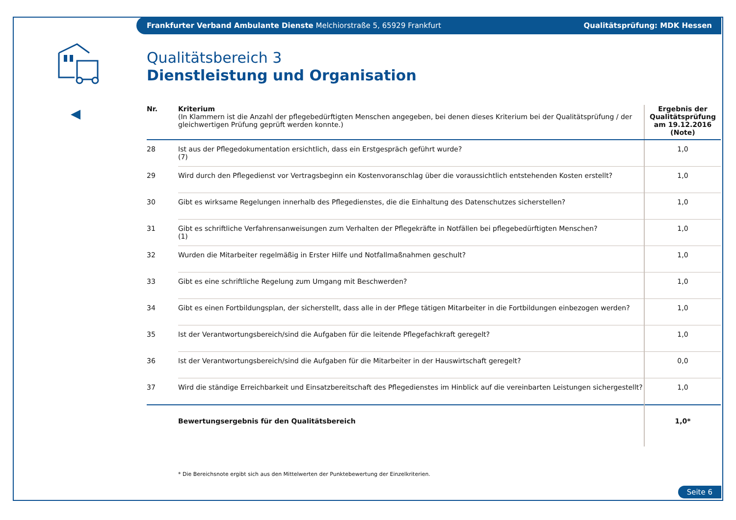Frankfurter Verband Ambulante Dienste Melchiorstraße 5, 65929 Frankfurt
Qualitätsprüfung: MDK Hessen
Qualitätsbereich 3
Dienstleistung und Organisation
| Nr. | Kriterium (In Klammern ist die Anzahl der pflegebedürftigten Menschen angegeben, bei denen dieses Kriterium bei der Qualitätsprüfung / der gleichwertigen Prüfung geprüft werden konnte.) | Ergebnis der Qualitätsprüfung am 19.12.2016 (Note) |
| --- | --- | --- |
| 28 | Ist aus der Pflegedokumentation ersichtlich, dass ein Erstgespräch geführt wurde? (7) | 1,0 |
| 29 | Wird durch den Pflegedienst vor Vertragsbeginn ein Kostenvoranschlag über die voraussichtlich entstehenden Kosten erstellt? | 1,0 |
| 30 | Gibt es wirksame Regelungen innerhalb des Pflegedienstes, die die Einhaltung des Datenschutzes sicherstellen? | 1,0 |
| 31 | Gibt es schriftliche Verfahrensanweisungen zum Verhalten der Pflegekräfte in Notfällen bei pflegebedürftigten Menschen? (1) | 1,0 |
| 32 | Wurden die Mitarbeiter regelmäßig in Erster Hilfe und Notfallmaßnahmen geschult? | 1,0 |
| 33 | Gibt es eine schriftliche Regelung zum Umgang mit Beschwerden? | 1,0 |
| 34 | Gibt es einen Fortbildungsplan, der sicherstellt, dass alle in der Pflege tätigen Mitarbeiter in die Fortbildungen einbezogen werden? | 1,0 |
| 35 | Ist der Verantwortungsbereich/sind die Aufgaben für die leitende Pflegefachkraft geregelt? | 1,0 |
| 36 | Ist der Verantwortungsbereich/sind die Aufgaben für die Mitarbeiter in der Hauswirtschaft geregelt? | 0,0 |
| 37 | Wird die ständige Erreichbarkeit und Einsatzbereitschaft des Pflegedienstes im Hinblick auf die vereinbarten Leistungen sichergestellt? | 1,0 |
| | Bewertungsergebnis für den Qualitätsbereich | 1,0* |
* Die Bereichsnote ergibt sich aus den Mittelwerten der Punktebewertung der Einzelkriterien.
Seite 6